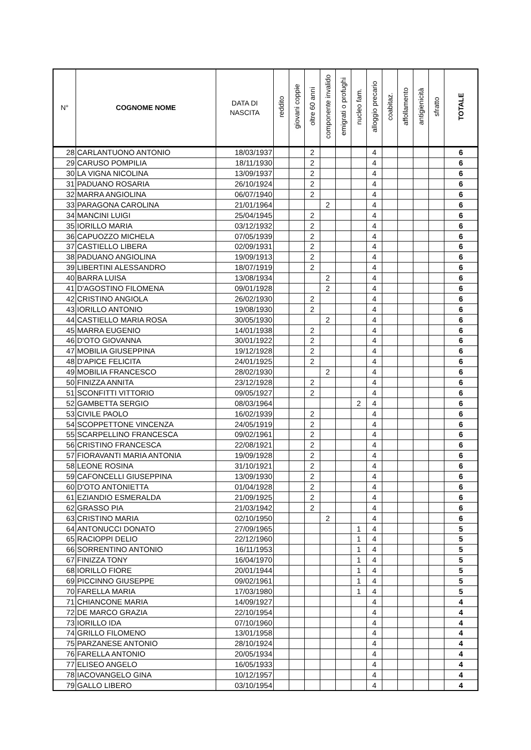| N° | COGNOME NOME | DATA DI NASCITA | reddito | giovani coppie | oltre 60 anni | componente invalido | emigrati o profughi | nucleo fam. | alloggio precario | coabitaz. | affollamento | antigienicità | sfratto | TOTALE |
| --- | --- | --- | --- | --- | --- | --- | --- | --- | --- | --- | --- | --- | --- | --- |
| 28 | CARLANTUONO ANTONIO | 18/03/1937 | | | 2 | | | | 4 | | | | | 6 |
| 29 | CARUSO POMPILIA | 18/11/1930 | | | 2 | | | | 4 | | | | | 6 |
| 30 | LA VIGNA NICOLINA | 13/09/1937 | | | 2 | | | | 4 | | | | | 6 |
| 31 | PADUANO ROSARIA | 26/10/1924 | | | 2 | | | | 4 | | | | | 6 |
| 32 | MARRA ANGIOLINA | 06/07/1940 | | | 2 | | | | 4 | | | | | 6 |
| 33 | PARAGONA CAROLINA | 21/01/1964 | | | | 2 | | | 4 | | | | | 6 |
| 34 | MANCINI LUIGI | 25/04/1945 | | | 2 | | | | 4 | | | | | 6 |
| 35 | IORILLO MARIA | 03/12/1932 | | | 2 | | | | 4 | | | | | 6 |
| 36 | CAPUOZZO MICHELA | 07/05/1939 | | | 2 | | | | 4 | | | | | 6 |
| 37 | CASTIELLO LIBERA | 02/09/1931 | | | 2 | | | | 4 | | | | | 6 |
| 38 | PADUANO ANGIOLINA | 19/09/1913 | | | 2 | | | | 4 | | | | | 6 |
| 39 | LIBERTINI ALESSANDRO | 18/07/1919 | | | 2 | | | | 4 | | | | | 6 |
| 40 | BARRA LUISA | 13/08/1934 | | | | 2 | | | 4 | | | | | 6 |
| 41 | D'AGOSTINO FILOMENA | 09/01/1928 | | | | 2 | | | 4 | | | | | 6 |
| 42 | CRISTINO ANGIOLA | 26/02/1930 | | | 2 | | | | 4 | | | | | 6 |
| 43 | IORILLO ANTONIO | 19/08/1930 | | | 2 | | | | 4 | | | | | 6 |
| 44 | CASTIELLO MARIA ROSA | 30/05/1930 | | | | 2 | | | 4 | | | | | 6 |
| 45 | MARRA EUGENIO | 14/01/1938 | | | 2 | | | | 4 | | | | | 6 |
| 46 | D'OTO GIOVANNA | 30/01/1922 | | | 2 | | | | 4 | | | | | 6 |
| 47 | MOBILIA GIUSEPPINA | 19/12/1928 | | | 2 | | | | 4 | | | | | 6 |
| 48 | D'APICE FELICITA | 24/01/1925 | | | 2 | | | | 4 | | | | | 6 |
| 49 | MOBILIA FRANCESCO | 28/02/1930 | | | | 2 | | | 4 | | | | | 6 |
| 50 | FINIZZA ANNITA | 23/12/1928 | | | 2 | | | | 4 | | | | | 6 |
| 51 | SCONFITTI VITTORIO | 09/05/1927 | | | 2 | | | | 4 | | | | | 6 |
| 52 | GAMBETTA SERGIO | 08/03/1964 | | | | | | 2 | 4 | | | | | 6 |
| 53 | CIVILE PAOLO | 16/02/1939 | | | 2 | | | | 4 | | | | | 6 |
| 54 | SCOPPETTONE VINCENZA | 24/05/1919 | | | 2 | | | | 4 | | | | | 6 |
| 55 | SCARPELLINO FRANCESCA | 09/02/1961 | | | 2 | | | | 4 | | | | | 6 |
| 56 | CRISTINO FRANCESCA | 22/08/1921 | | | 2 | | | | 4 | | | | | 6 |
| 57 | FIORAVANTI MARIA ANTONIA | 19/09/1928 | | | 2 | | | | 4 | | | | | 6 |
| 58 | LEONE ROSINA | 31/10/1921 | | | 2 | | | | 4 | | | | | 6 |
| 59 | CAFONCELLI GIUSEPPINA | 13/09/1930 | | | 2 | | | | 4 | | | | | 6 |
| 60 | D'OTO ANTONIETTA | 01/04/1928 | | | 2 | | | | 4 | | | | | 6 |
| 61 | EZIANDIO ESMERALDA | 21/09/1925 | | | 2 | | | | 4 | | | | | 6 |
| 62 | GRASSO PIA | 21/03/1942 | | | 2 | | | | 4 | | | | | 6 |
| 63 | CRISTINO MARIA | 02/10/1950 | | | | 2 | | | 4 | | | | | 6 |
| 64 | ANTONUCCI DONATO | 27/09/1965 | | | | | | 1 | 4 | | | | | 5 |
| 65 | RACIOPPI DELIO | 22/12/1960 | | | | | | 1 | 4 | | | | | 5 |
| 66 | SORRENTINO ANTONIO | 16/11/1953 | | | | | | 1 | 4 | | | | | 5 |
| 67 | FINIZZA TONY | 16/04/1970 | | | | | | 1 | 4 | | | | | 5 |
| 68 | IORILLO FIORE | 20/01/1944 | | | | | | 1 | 4 | | | | | 5 |
| 69 | PICCINNO GIUSEPPE | 09/02/1961 | | | | | | 1 | 4 | | | | | 5 |
| 70 | FARELLA MARIA | 17/03/1980 | | | | | | 1 | 4 | | | | | 5 |
| 71 | CHIANCONE MARIA | 14/09/1927 | | | | | | | 4 | | | | | 4 |
| 72 | DE MARCO GRAZIA | 22/10/1954 | | | | | | | 4 | | | | | 4 |
| 73 | IORILLO IDA | 07/10/1960 | | | | | | | 4 | | | | | 4 |
| 74 | GRILLO FILOMENO | 13/01/1958 | | | | | | | 4 | | | | | 4 |
| 75 | PARZANESE ANTONIO | 28/10/1924 | | | | | | | 4 | | | | | 4 |
| 76 | FARELLA ANTONIO | 20/05/1934 | | | | | | | 4 | | | | | 4 |
| 77 | ELISEO ANGELO | 16/05/1933 | | | | | | | 4 | | | | | 4 |
| 78 | IACOVANGELO GINA | 10/12/1957 | | | | | | | 4 | | | | | 4 |
| 79 | GALLO LIBERO | 03/10/1954 | | | | | | | 4 | | | | | 4 |